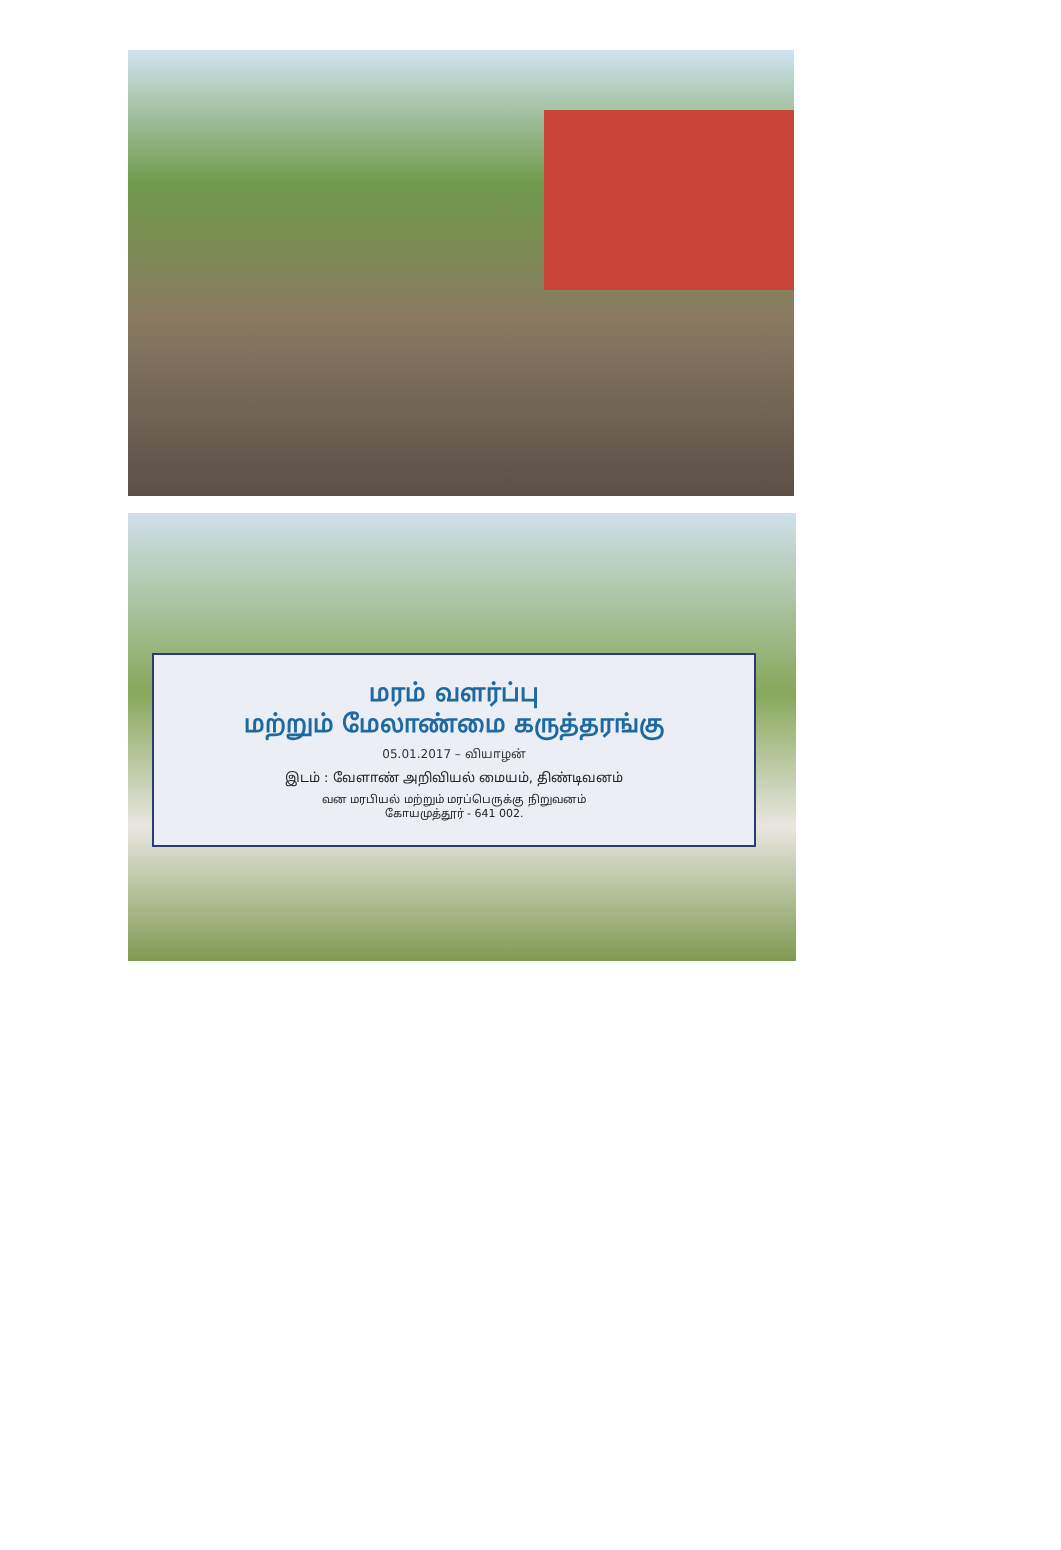மரம் வளர்ப்பு
மற்றும் மேலாண்மை கருத்தரங்கு
05.01.2017 – வியாழன்
இடம் : வேளாண் அறிவியல் மையம், திண்டிவனம்
வன மரபியல் மற்றும் மரப்பெருக்கு நிறுவனம்
கோயமுத்தூர் - 641 002.